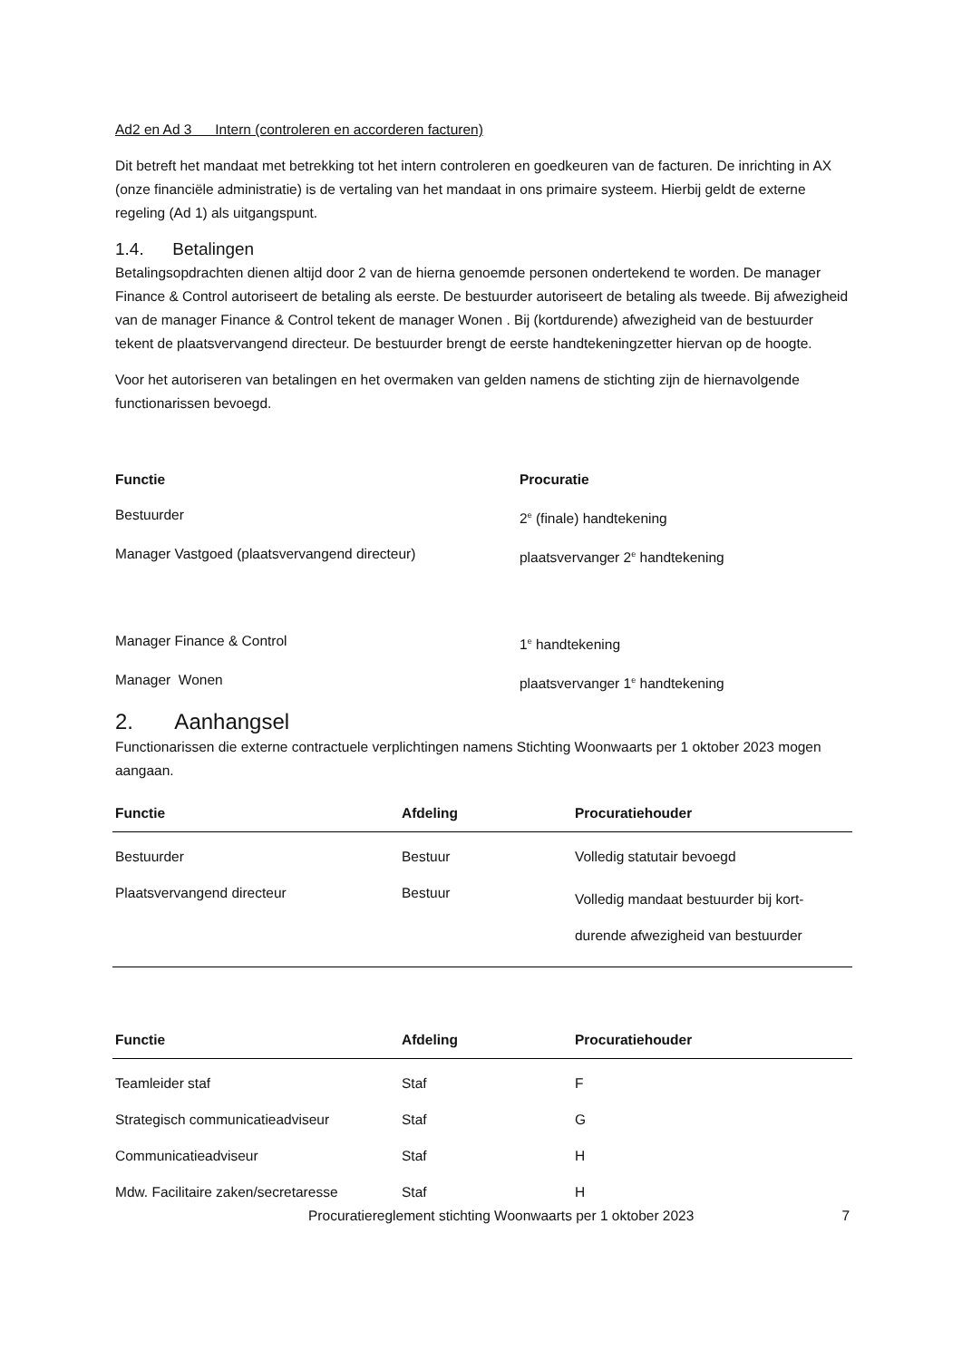Ad2 en Ad 3 Intern (controleren en accorderen facturen)
Dit betreft het mandaat met betrekking tot het intern controleren en goedkeuren van de facturen. De inrichting in AX (onze financiële administratie) is de vertaling van het mandaat in ons primaire systeem. Hierbij geldt de externe regeling (Ad 1) als uitgangspunt.
1.4. Betalingen
Betalingsopdrachten dienen altijd door 2 van de hierna genoemde personen ondertekend te worden. De manager Finance & Control autoriseert de betaling als eerste. De bestuurder autoriseert de betaling als tweede. Bij afwezigheid van de manager Finance & Control tekent de manager Wonen . Bij (kortdurende) afwezigheid van de bestuurder tekent de plaatsvervangend directeur. De bestuurder brengt de eerste handtekeningzetter hiervan op de hoogte.
Voor het autoriseren van betalingen en het overmaken van gelden namens de stichting zijn de hiernavolgende functionarissen bevoegd.
| Functie | Procuratie |
| --- | --- |
| Bestuurder | 2<sup>e</sup> (finale) handtekening |
| Manager Vastgoed (plaatsvervangend directeur) | plaatsvervanger 2<sup>e</sup> handtekening |
| Manager Finance & Control | 1<sup>e</sup> handtekening |
| Manager Wonen | plaatsvervanger 1<sup>e</sup> handtekening |
2. Aanhangsel
Functionarissen die externe contractuele verplichtingen namens Stichting Woonwaarts per 1 oktober 2023 mogen aangaan.
| Functie | Afdeling | Procuratiehouder |
| --- | --- | --- |
| Bestuurder | Bestuur | Volledig statutair bevoegd |
| Plaatsvervangend directeur | Bestuur | Volledig mandaat bestuurder bij kort-durende afwezigheid van bestuurder |
| Functie | Afdeling | Procuratiehouder |
| --- | --- | --- |
| Teamleider staf | Staf | F |
| Strategisch communicatieadviseur | Staf | G |
| Communicatieadviseur | Staf | H |
| Mdw. Facilitaire zaken/secretaresse | Staf | H |
Procuratiereglement stichting Woonwaarts per 1 oktober 2023 7